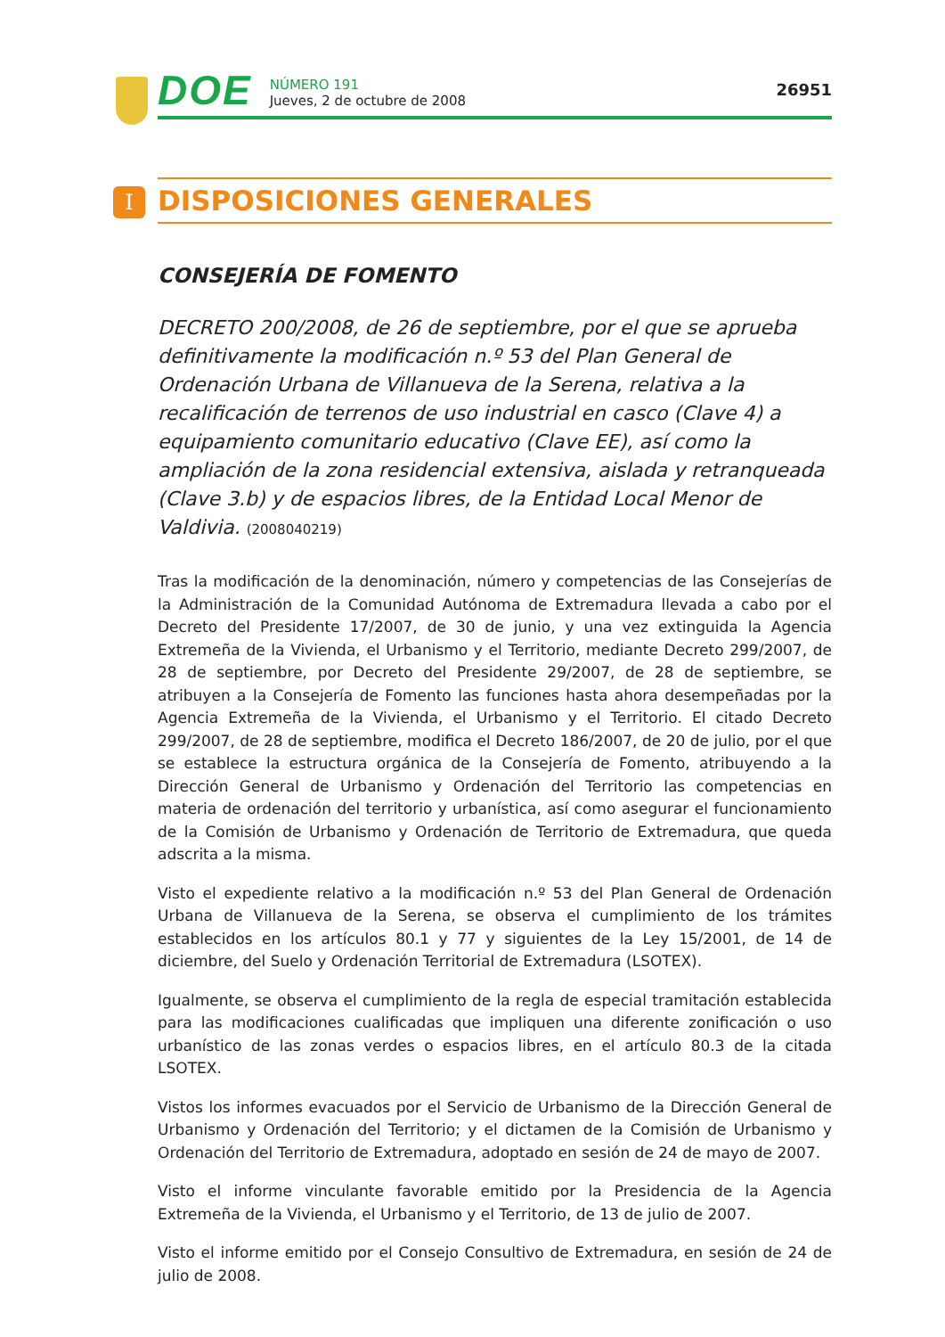DOE
NÚMERO 191
Jueves, 2 de octubre de 2008
26951
I
DISPOSICIONES GENERALES
CONSEJERÍA DE FOMENTO
DECRETO 200/2008, de 26 de septiembre, por el que se aprueba definitivamente la modificación n.º 53 del Plan General de Ordenación Urbana de Villanueva de la Serena, relativa a la recalificación de terrenos de uso industrial en casco (Clave 4) a equipamiento comunitario educativo (Clave EE), así como la ampliación de la zona residencial extensiva, aislada y retranqueada (Clave 3.b) y de espacios libres, de la Entidad Local Menor de Valdivia. (2008040219)
Tras la modificación de la denominación, número y competencias de las Consejerías de la Administración de la Comunidad Autónoma de Extremadura llevada a cabo por el Decreto del Presidente 17/2007, de 30 de junio, y una vez extinguida la Agencia Extremeña de la Vivienda, el Urbanismo y el Territorio, mediante Decreto 299/2007, de 28 de septiembre, por Decreto del Presidente 29/2007, de 28 de septiembre, se atribuyen a la Consejería de Fomento las funciones hasta ahora desempeñadas por la Agencia Extremeña de la Vivienda, el Urbanismo y el Territorio. El citado Decreto 299/2007, de 28 de septiembre, modifica el Decreto 186/2007, de 20 de julio, por el que se establece la estructura orgánica de la Consejería de Fomento, atribuyendo a la Dirección General de Urbanismo y Ordenación del Territorio las competencias en materia de ordenación del territorio y urbanística, así como asegurar el funcionamiento de la Comisión de Urbanismo y Ordenación de Territorio de Extremadura, que queda adscrita a la misma.
Visto el expediente relativo a la modificación n.º 53 del Plan General de Ordenación Urbana de Villanueva de la Serena, se observa el cumplimiento de los trámites establecidos en los artículos 80.1 y 77 y siguientes de la Ley 15/2001, de 14 de diciembre, del Suelo y Ordenación Territorial de Extremadura (LSOTEX).
Igualmente, se observa el cumplimiento de la regla de especial tramitación establecida para las modificaciones cualificadas que impliquen una diferente zonificación o uso urbanístico de las zonas verdes o espacios libres, en el artículo 80.3 de la citada LSOTEX.
Vistos los informes evacuados por el Servicio de Urbanismo de la Dirección General de Urbanismo y Ordenación del Territorio; y el dictamen de la Comisión de Urbanismo y Ordenación del Territorio de Extremadura, adoptado en sesión de 24 de mayo de 2007.
Visto el informe vinculante favorable emitido por la Presidencia de la Agencia Extremeña de la Vivienda, el Urbanismo y el Territorio, de 13 de julio de 2007.
Visto el informe emitido por el Consejo Consultivo de Extremadura, en sesión de 24 de julio de 2008.